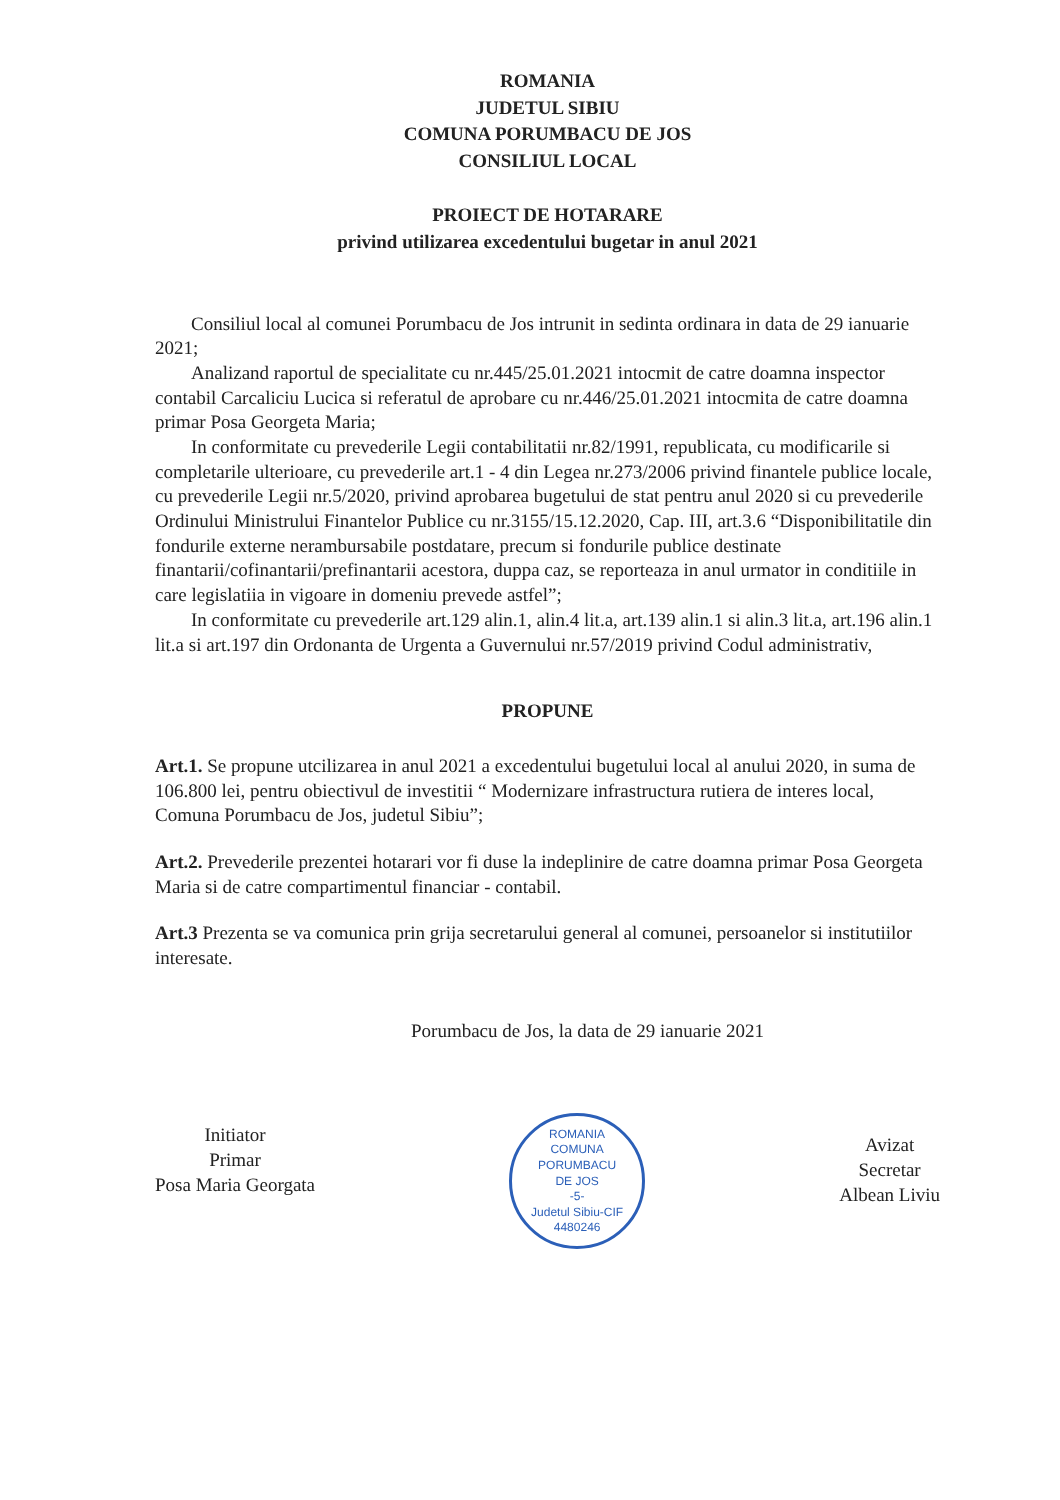ROMANIA
JUDETUL SIBIU
COMUNA PORUMBACU DE JOS
CONSILIUL LOCAL
PROIECT DE HOTARARE
privind utilizarea excedentului bugetar in anul 2021
Consiliul local al comunei Porumbacu de Jos intrunit in sedinta ordinara in data de 29 ianuarie 2021;
Analizand raportul de specialitate cu nr.445/25.01.2021 intocmit de catre doamna inspector contabil Carcaliciu Lucica si referatul de aprobare cu nr.446/25.01.2021 intocmita de catre doamna primar Posa Georgeta Maria;
In conformitate cu prevederile Legii contabilitatii nr.82/1991, republicata, cu modificarile si completarile ulterioare, cu prevederile art.1 - 4 din Legea nr.273/2006 privind finantele publice locale, cu prevederile Legii nr.5/2020, privind aprobarea bugetului de stat pentru anul 2020 si cu prevederile Ordinului Ministrului Finantelor Publice cu nr.3155/15.12.2020, Cap. III, art.3.6 “Disponibilitatile din fondurile externe nerambursabile postdatare, precum si fondurile publice destinate finantarii/cofinantarii/prefinantarii acestora, duppa caz, se reporteaza in anul urmator in conditiile in care legislatiia in vigoare in domeniu prevede astfel”;
In conformitate cu prevederile art.129 alin.1, alin.4 lit.a, art.139 alin.1 si alin.3 lit.a, art.196 alin.1 lit.a si art.197 din Ordonanta de Urgenta a Guvernului nr.57/2019 privind Codul administrativ,
PROPUNE
Art.1. Se propune utcilizarea in anul 2021 a excedentului bugetului local al anului 2020, in suma de 106.800 lei, pentru obiectivul de investitii “ Modernizare infrastructura rutiera de interes local, Comuna Porumbacu de Jos, judetul Sibiu”;
Art.2. Prevederile prezentei hotarari vor fi duse la indeplinire de catre doamna primar Posa Georgeta Maria si de catre compartimentul financiar - contabil.
Art.3 Prezenta se va comunica prin grija secretarului general al comunei, persoanelor si institutiilor interesate.
Porumbacu de Jos, la data de 29 ianuarie 2021
Initiator
Primar
Posa Maria Georgata
ROMANIA
COMUNA
PORUMBACU
DE JOS
-5-
Judetul Sibiu-CIF 4480246
Avizat
Secretar
Albean Liviu